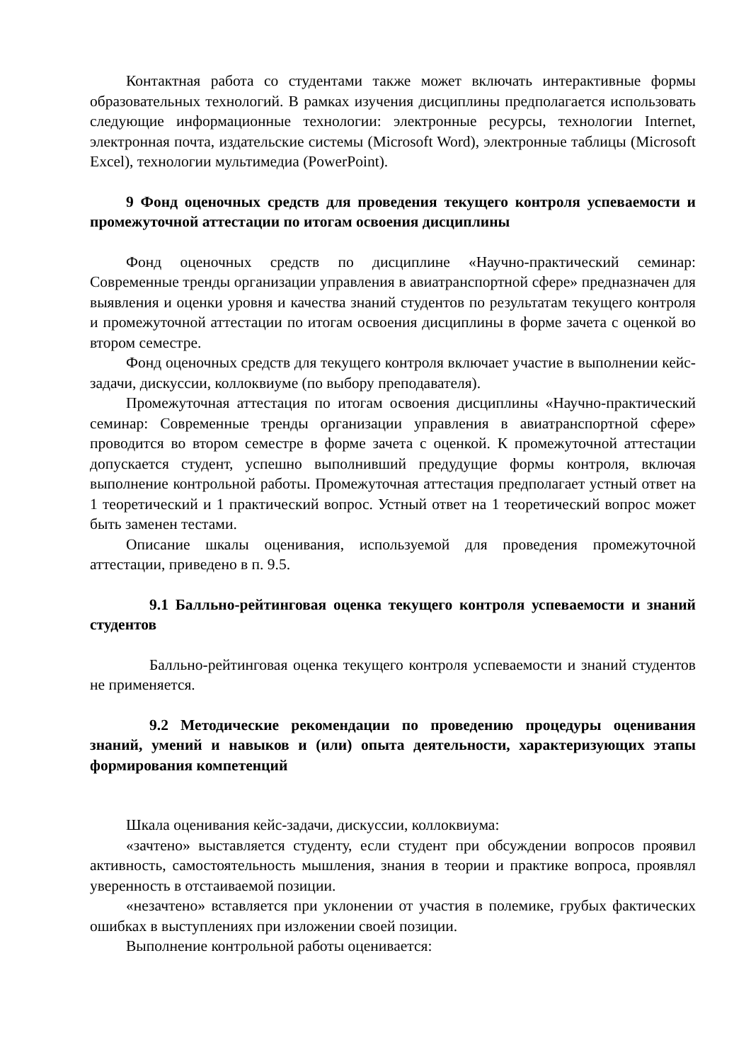Контактная работа со студентами также может включать интерактивные формы образовательных технологий. В рамках изучения дисциплины предполагается использовать следующие информационные технологии: электронные ресурсы, технологии Internet, электронная почта, издательские системы (Microsoft Word), электронные таблицы (Microsoft Excel), технологии мультимедиа (PowerPoint).
9 Фонд оценочных средств для проведения текущего контроля успеваемости и промежуточной аттестации по итогам освоения дисциплины
Фонд оценочных средств по дисциплине «Научно-практический семинар: Современные тренды организации управления в авиатранспортной сфере» предназначен для выявления и оценки уровня и качества знаний студентов по результатам текущего контроля и промежуточной аттестации по итогам освоения дисциплины в форме зачета с оценкой во втором семестре.
Фонд оценочных средств для текущего контроля включает участие в выполнении кейс-задачи, дискуссии, коллоквиуме (по выбору преподавателя).
Промежуточная аттестация по итогам освоения дисциплины «Научно-практический семинар: Современные тренды организации управления в авиатранспортной сфере» проводится во втором семестре в форме зачета с оценкой. К промежуточной аттестации допускается студент, успешно выполнивший предудущие формы контроля, включая выполнение контрольной работы. Промежуточная аттестация предполагает устный ответ на 1 теоретический и 1 практический вопрос. Устный ответ на 1 теоретический вопрос может быть заменен тестами.
Описание шкалы оценивания, используемой для проведения промежуточной аттестации, приведено в п. 9.5.
9.1 Балльно-рейтинговая оценка текущего контроля успеваемости и знаний студентов
Балльно-рейтинговая оценка текущего контроля успеваемости и знаний студентов не применяется.
9.2 Методические рекомендации по проведению процедуры оценивания знаний, умений и навыков и (или) опыта деятельности, характеризующих этапы формирования компетенций
Шкала оценивания кейс-задачи, дискуссии, коллоквиума:
«зачтено» выставляется студенту, если студент при обсуждении вопросов проявил активность, самостоятельность мышления, знания в теории и практике вопроса, проявлял уверенность в отстаиваемой позиции.
«незачтено» вставляется при уклонении от участия в полемике, грубых фактических ошибках в выступлениях при изложении своей позиции.
Выполнение контрольной работы оценивается: